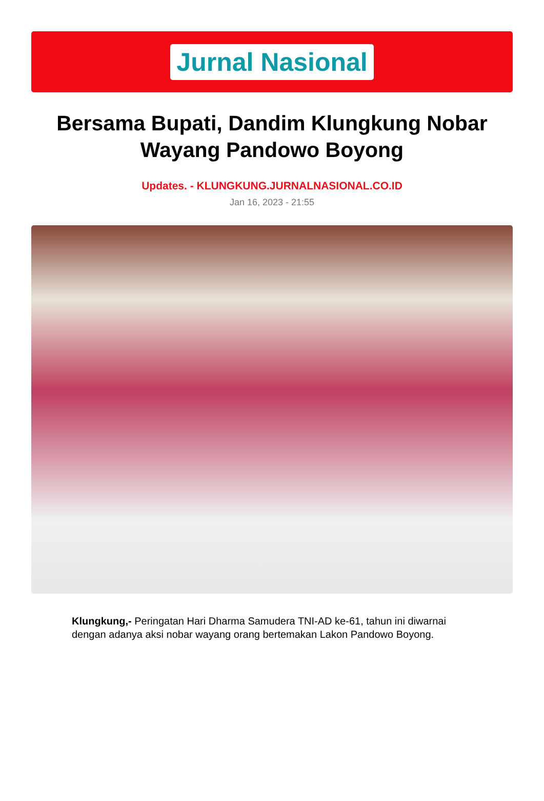Jurnal Nasional
Bersama Bupati, Dandim Klungkung Nobar Wayang Pandowo Boyong
Updates. - KLUNGKUNG.JURNALNASIONAL.CO.ID
Jan 16, 2023 - 21:55
Klungkung,- Peringatan Hari Dharma Samudera TNI-AD ke-61, tahun ini diwarnai dengan adanya aksi nobar wayang orang bertemakan Lakon Pandowo Boyong.